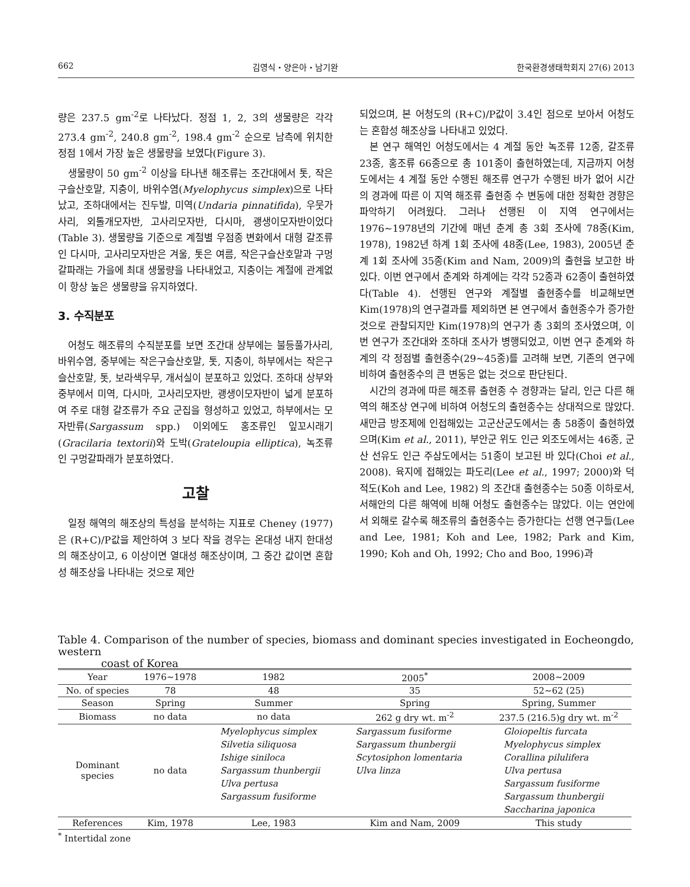662 김영식・양은아・남기완 한국환경생태학회지 27(6) 2013
량은 237.5 gm<sup>-2</sup>로 나타났다. 정점 1, 2, 3의 생물량은 각각 273.4 gm<sup>-2</sup>, 240.8 gm<sup>-2</sup>, 198.4 gm<sup>-2</sup> 순으로 남측에 위치한 정점 1에서 가장 높은 생물량을 보였다(Figure 3).
생물량이 50 gm<sup>-2</sup> 이상을 타나낸 해조류는 조간대에서 톳, 작은구슬산호말, 지충이, 바위수염(Myelophycus simplex)으로 나타났고, 조하대에서는 진두발, 미역(Undaria pinnatifida), 우뭇가사리, 외톨개모자반, 고사리모자반, 다시마, 괭생이모자반이었다(Table 3). 생물량을 기준으로 계절별 우점종 변화에서 대형 갈조류인 다시마, 고사리모자반은 겨울, 톳은 여름, 작은구슬산호말과 구멍갈파래는 가을에 최대 생물량을 나타내었고, 지충이는 계절에 관계없이 항상 높은 생물량을 유지하였다.
3. 수직분포
어청도 해조류의 수직분포를 보면 조간대 상부에는 불등풀가사리, 바위수염, 중부에는 작은구슬산호말, 톳, 지충이, 하부에서는 작은구슬산호말, 톳, 보라색우무, 개서실이 분포하고 있었다. 조하대 상부와 중부에서 미역, 다시마, 고사리모자반, 괭생이모자반이 넓게 분포하여 주로 대형 갈조류가 주요 군집을 형성하고 있었고, 하부에서는 모자반류(Sargassum spp.) 이외에도 홍조류인 잎꼬시래기(Gracilaria textorii)와 도박(Grateloupia elliptica), 녹조류인 구멍갈파래가 분포하였다.
고찰
일정 해역의 해조상의 특성을 분석하는 지표로 Cheney (1977)은 (R+C)/P값을 제안하여 3 보다 작을 경우는 온대성 내지 한대성의 해조상이고, 6 이상이면 열대성 해조상이며, 그 중간 값이면 혼합성 해조상을 나타내는 것으로 제안
되었으며, 본 어청도의 (R+C)/P값이 3.4인 점으로 보아서 어청도는 혼합성 해조상을 나타내고 있었다.
본 연구 해역인 어청도에서는 4 계절 동안 녹조류 12종, 갈조류 23종, 홍조류 66종으로 총 101종이 출현하였는데, 지금까지 어청도에서는 4 계절 동안 수행된 해조류 연구가 수행된 바가 없어 시간의 경과에 따른 이 지역 해조류 출현종 수 변동에 대한 정확한 경향은 파악하기 어려웠다. 그러나 선행된 이 지역 연구에서는 1976∼1978년의 기간에 매년 춘계 총 3회 조사에 78종(Kim, 1978), 1982년 하계 1회 조사에 48종(Lee, 1983), 2005년 춘계 1회 조사에 35종(Kim and Nam, 2009)의 출현을 보고한 바 있다. 이번 연구에서 춘계와 하계에는 각각 52종과 62종이 출현하였다(Table 4). 선행된 연구와 계절별 출현종수를 비교해보면 Kim(1978)의 연구결과를 제외하면 본 연구에서 출현종수가 증가한 것으로 관찰되지만 Kim(1978)의 연구가 총 3회의 조사였으며, 이번 연구가 조간대와 조하대 조사가 병행되었고, 이번 연구 춘계와 하계의 각 정점별 출현종수(29∼45종)를 고려해 보면, 기존의 연구에 비하여 출현종수의 큰 변동은 없는 것으로 판단된다.
시간의 경과에 따른 해조류 출현종 수 경향과는 달리, 인근 다른 해역의 해조상 연구에 비하여 어청도의 출현종수는 상대적으로 많았다. 새만금 방조제에 인접해있는 고군산군도에서는 총 58종이 출현하였으며(Kim et al., 2011), 부안군 위도 인근 외조도에서는 46종, 군산 선유도 인근 주삼도에서는 51종이 보고된 바 있다(Choi et al., 2008). 육지에 접해있는 파도리(Lee et al., 1997; 2000)와 덕적도(Koh and Lee, 1982) 의 조간대 출현종수는 50종 이하로서, 서해안의 다른 해역에 비해 어청도 출현종수는 많았다. 이는 연안에서 외해로 갈수록 해조류의 출현종수는 증가한다는 선행 연구들(Lee and Lee, 1981; Koh and Lee, 1982; Park and Kim, 1990; Koh and Oh, 1992; Cho and Boo, 1996)과
Table 4. Comparison of the number of species, biomass and dominant species investigated in Eocheongdo, western
coast of Korea
| Year | 1976∼1978 | 1982 | 2005<sup>*</sup> | 2008∼2009 |
| No. of species | 78 | 48 | 35 | 52∼62 (25) |
| Season | Spring | Summer | Spring | Spring, Summer |
| Biomass | no data | no data | 262 g dry wt. m<sup>-2</sup> | 237.5 (216.5)g dry wt. m<sup>-2</sup> |
| Dominant species | no data | Myelophycus simplex Silvetia siliquosa Ishige siniloca Sargassum thunbergii Ulva pertusa Sargassum fusiforme | Sargassum fusiforme Sargassum thunbergii Scytosiphon lomentaria Ulva linza | Gloiopeltis furcata Myelophycus simplex Corallina pilulifera Ulva pertusa Sargassum fusiforme Sargassum thunbergii Saccharina japonica |
| References | Kim, 1978 | Lee, 1983 | Kim and Nam, 2009 | This study |
<sup>*</sup> Intertidal zone